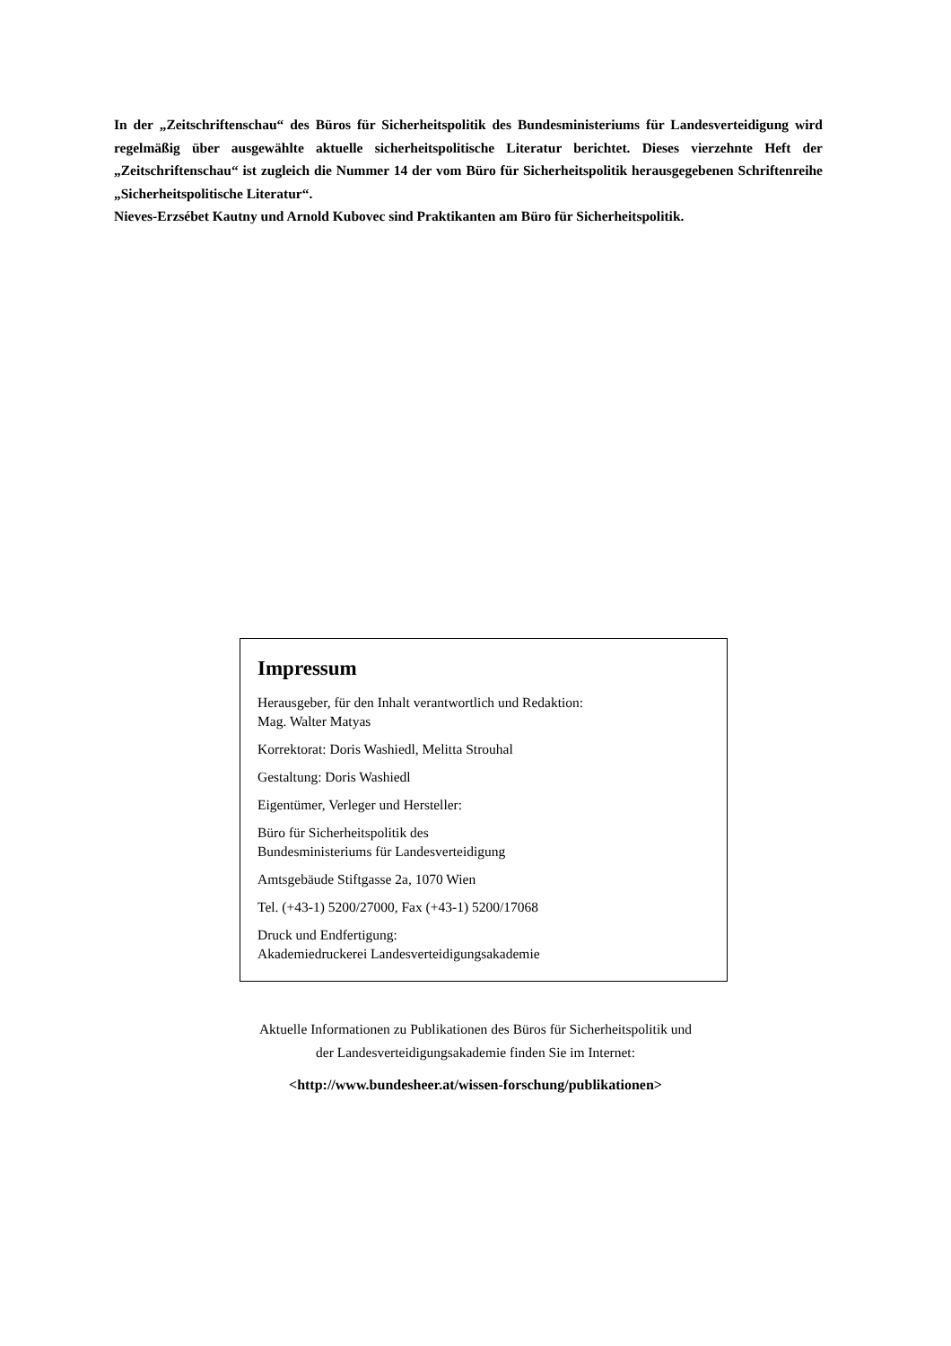In der „Zeitschriftenschau“ des Büros für Sicherheitspolitik des Bundesministeriums für Landesverteidigung wird regelmäßig über ausgewählte aktuelle sicherheitspolitische Literatur berichtet. Dieses vierzehnte Heft der „Zeitschriftenschau“ ist zugleich die Nummer 14 der vom Büro für Sicherheitspolitik herausgegebenen Schriftenreihe „Sicherheitspolitische Literatur“.
Nieves-Erzsébet Kautny und Arnold Kubovec sind Praktikanten am Büro für Sicherheitspolitik.
Impressum
Herausgeber, für den Inhalt verantwortlich und Redaktion:
Mag. Walter Matyas
Korrektorat: Doris Washiedl, Melitta Strouhal
Gestaltung: Doris Washiedl
Eigentümer, Verleger und Hersteller:
Büro für Sicherheitspolitik des
Bundesministeriums für Landesverteidigung
Amtsgebäude Stiftgasse 2a, 1070 Wien
Tel. (+43-1) 5200/27000, Fax (+43-1) 5200/17068
Druck und Endfertigung:
Akademiedruckerei Landesverteidigungsakademie
Aktuelle Informationen zu Publikationen des Büros für Sicherheitspolitik und
der Landesverteidigungsakademie finden Sie im Internet:
<http://www.bundesheer.at/wissen-forschung/publikationen>